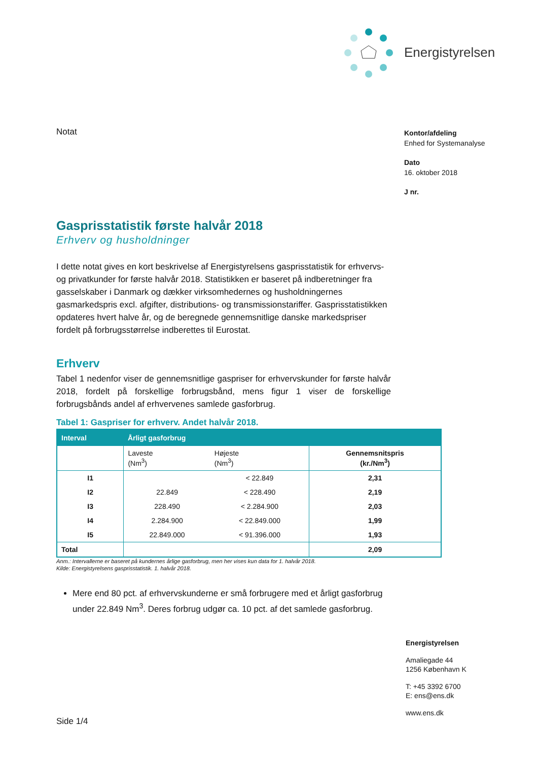Energistyrelsen
Kontor/afdeling
Enhed for Systemanalyse
Dato
16. oktober 2018
J nr.
Notat
Gasprisstatistik første halvår 2018
Erhverv og husholdninger
I dette notat gives en kort beskrivelse af Energistyrelsens gasprisstatistik for erhvervs- og privatkunder for første halvår 2018. Statistikken er baseret på indberetninger fra gasselskaber i Danmark og dækker virksomhedernes og husholdningernes gasmarkedspris excl. afgifter, distributions- og transmissionstariffer. Gasprisstatistikken opdateres hvert halve år, og de beregnede gennemsnitlige danske markedspriser fordelt på forbrugsstørrelse indberettes til Eurostat.
Erhverv
Tabel 1 nedenfor viser de gennemsnitlige gaspriser for erhvervskunder for første halvår 2018, fordelt på forskellige forbrugsbånd, mens figur 1 viser de forskellige forbrugsbånds andel af erhvervenes samlede gasforbrug.
Tabel 1: Gaspriser for erhverv. Andet halvår 2018.
| Interval | Årligt gasforbrug | | |
| --- | --- | --- | --- |
| | Laveste (Nm<sup>3</sup>) | Højeste (Nm<sup>3</sup>) | Gennemsnitspris (kr./Nm<sup>3</sup>) |
| I1 | | < 22.849 | 2,31 |
| I2 | 22.849 | < 228.490 | 2,19 |
| I3 | 228.490 | < 2.284.900 | 2,03 |
| I4 | 2.284.900 | < 22.849.000 | 1,99 |
| I5 | 22.849.000 | < 91.396.000 | 1,93 |
| Total | | | 2,09 |
Anm.: Intervallerne er baseret på kundernes årlige gasforbrug, men her vises kun data for 1. halvår 2018.
Kilde: Energistyrelsens gasprisstatistik. 1. halvår 2018.
Mere end 80 pct. af erhvervskunderne er små forbrugere med et årligt gasforbrug under 22.849 Nm<sup>3</sup>. Deres forbrug udgør ca. 10 pct. af det samlede gasforbrug.
Energistyrelsen
Amaliegade 44
1256 København K
T: +45 3392 6700
E: ens@ens.dk
www.ens.dk
Side 1/4